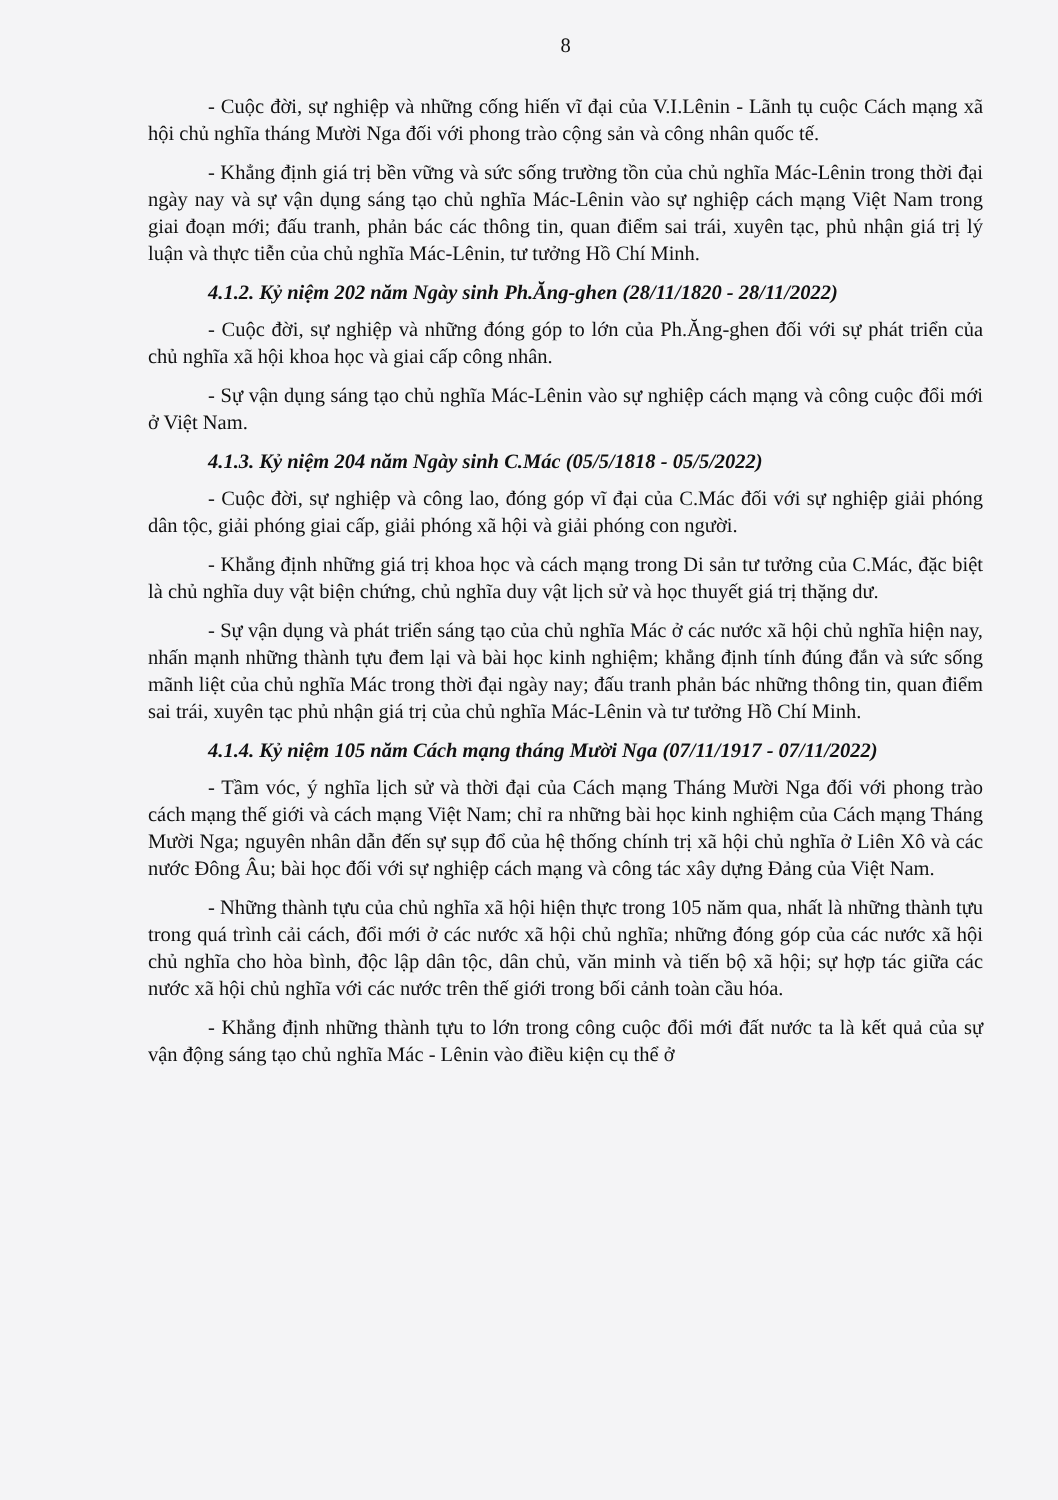8
- Cuộc đời, sự nghiệp và những cống hiến vĩ đại của V.I.Lênin - Lãnh tụ cuộc Cách mạng xã hội chủ nghĩa tháng Mười Nga đối với phong trào cộng sản và công nhân quốc tế.
- Khẳng định giá trị bền vững và sức sống trường tồn của chủ nghĩa Mác-Lênin trong thời đại ngày nay và sự vận dụng sáng tạo chủ nghĩa Mác-Lênin vào sự nghiệp cách mạng Việt Nam trong giai đoạn mới; đấu tranh, phản bác các thông tin, quan điểm sai trái, xuyên tạc, phủ nhận giá trị lý luận và thực tiễn của chủ nghĩa Mác-Lênin, tư tưởng Hồ Chí Minh.
4.1.2. Kỷ niệm 202 năm Ngày sinh Ph.Ăng-ghen (28/11/1820 - 28/11/2022)
- Cuộc đời, sự nghiệp và những đóng góp to lớn của Ph.Ăng-ghen đối với sự phát triển của chủ nghĩa xã hội khoa học và giai cấp công nhân.
- Sự vận dụng sáng tạo chủ nghĩa Mác-Lênin vào sự nghiệp cách mạng và công cuộc đổi mới ở Việt Nam.
4.1.3. Kỷ niệm 204 năm Ngày sinh C.Mác (05/5/1818 - 05/5/2022)
- Cuộc đời, sự nghiệp và công lao, đóng góp vĩ đại của C.Mác đối với sự nghiệp giải phóng dân tộc, giải phóng giai cấp, giải phóng xã hội và giải phóng con người.
- Khẳng định những giá trị khoa học và cách mạng trong Di sản tư tưởng của C.Mác, đặc biệt là chủ nghĩa duy vật biện chứng, chủ nghĩa duy vật lịch sử và học thuyết giá trị thặng dư.
- Sự vận dụng và phát triển sáng tạo của chủ nghĩa Mác ở các nước xã hội chủ nghĩa hiện nay, nhấn mạnh những thành tựu đem lại và bài học kinh nghiệm; khẳng định tính đúng đắn và sức sống mãnh liệt của chủ nghĩa Mác trong thời đại ngày nay; đấu tranh phản bác những thông tin, quan điểm sai trái, xuyên tạc phủ nhận giá trị của chủ nghĩa Mác-Lênin và tư tưởng Hồ Chí Minh.
4.1.4. Kỷ niệm 105 năm Cách mạng tháng Mười Nga (07/11/1917 - 07/11/2022)
- Tầm vóc, ý nghĩa lịch sử và thời đại của Cách mạng Tháng Mười Nga đối với phong trào cách mạng thế giới và cách mạng Việt Nam; chỉ ra những bài học kinh nghiệm của Cách mạng Tháng Mười Nga; nguyên nhân dẫn đến sự sụp đổ của hệ thống chính trị xã hội chủ nghĩa ở Liên Xô và các nước Đông Âu; bài học đối với sự nghiệp cách mạng và công tác xây dựng Đảng của Việt Nam.
- Những thành tựu của chủ nghĩa xã hội hiện thực trong 105 năm qua, nhất là những thành tựu trong quá trình cải cách, đổi mới ở các nước xã hội chủ nghĩa; những đóng góp của các nước xã hội chủ nghĩa cho hòa bình, độc lập dân tộc, dân chủ, văn minh và tiến bộ xã hội; sự hợp tác giữa các nước xã hội chủ nghĩa với các nước trên thế giới trong bối cảnh toàn cầu hóa.
- Khẳng định những thành tựu to lớn trong công cuộc đổi mới đất nước ta là kết quả của sự vận động sáng tạo chủ nghĩa Mác - Lênin vào điều kiện cụ thể ở